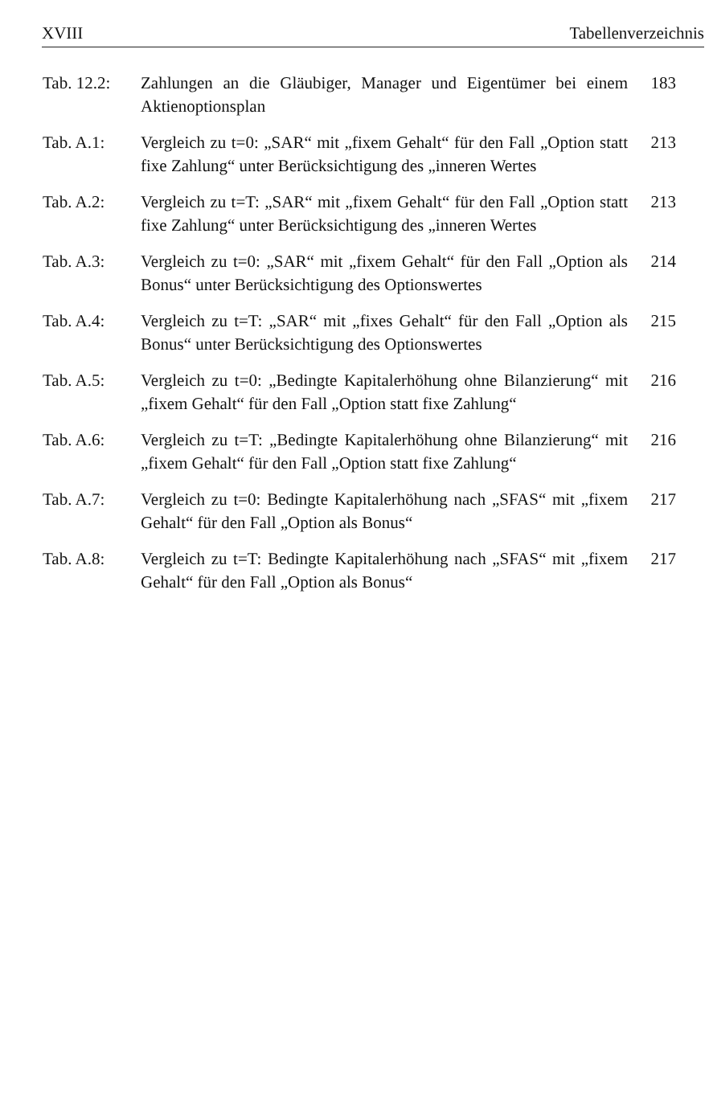XVIII Tabellenverzeichnis
Tab. 12.2:
Zahlungen an die Gläubiger, Manager und Eigentümer bei einem Aktienoptionsplan
183
Tab. A.1: Vergleich zu t=0: „SAR“ mit „fixem Gehalt“ für den Fall „Option statt fixe Zahlung“ unter Berücksichtigung des „inneren Wertes
213
Tab. A.2: Vergleich zu t=T: „SAR“ mit „fixem Gehalt“ für den Fall „Option statt fixe Zahlung“ unter Berücksichtigung des „inneren Wertes
213
Tab. A.3: Vergleich zu t=0: „SAR“ mit „fixem Gehalt“ für den Fall „Option als Bonus“ unter Berücksichtigung des Optionswertes
214
Tab. A.4: Vergleich zu t=T: „SAR“ mit „fixes Gehalt“ für den Fall „Option als Bonus“ unter Berücksichtigung des Optionswertes
215
Tab. A.5: Vergleich zu t=0: „Bedingte Kapitalerhöhung ohne Bilanzierung“ mit „fixem Gehalt“ für den Fall „Option statt fixe Zahlung“
216
Tab. A.6: Vergleich zu t=T: „Bedingte Kapitalerhöhung ohne Bilanzierung“ mit „fixem Gehalt“ für den Fall „Option statt fixe Zahlung“
216
Tab. A.7: Vergleich zu t=0: Bedingte Kapitalerhöhung nach „SFAS“ mit „fixem Gehalt“ für den Fall „Option als Bonus“
217
Tab. A.8: Vergleich zu t=T: Bedingte Kapitalerhöhung nach „SFAS“ mit „fixem Gehalt“ für den Fall „Option als Bonus“
217